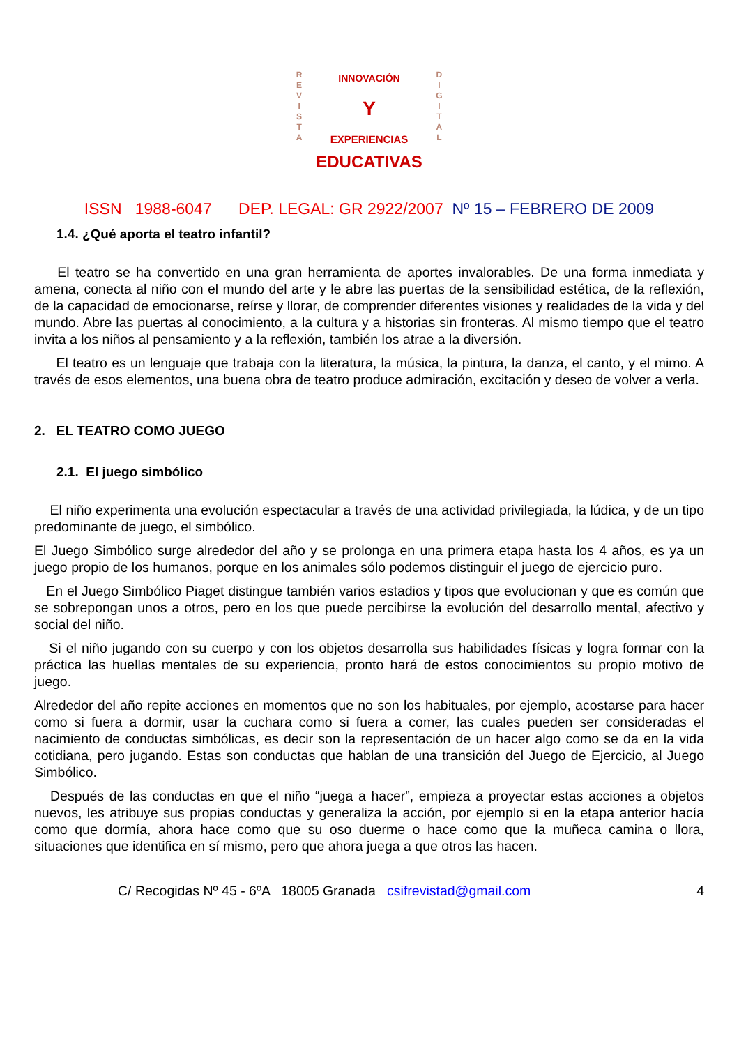R
E
V
I
S
T
A
INNOVACIÓN
Y
EXPERIENCIAS
D
I
G
I
T
A
L
EDUCATIVAS
ISSN 1988-6047 DEP. LEGAL: GR 2922/2007 Nº 15 – FEBRERO DE 2009
1.4. ¿Qué aporta el teatro infantil?
El teatro se ha convertido en una gran herramienta de aportes invalorables. De una forma inmediata y amena, conecta al niño con el mundo del arte y le abre las puertas de la sensibilidad estética, de la reflexión, de la capacidad de emocionarse, reírse y llorar, de comprender diferentes visiones y realidades de la vida y del mundo. Abre las puertas al conocimiento, a la cultura y a historias sin fronteras. Al mismo tiempo que el teatro invita a los niños al pensamiento y a la reflexión, también los atrae a la diversión.
El teatro es un lenguaje que trabaja con la literatura, la música, la pintura, la danza, el canto, y el mimo. A través de esos elementos, una buena obra de teatro produce admiración, excitación y deseo de volver a verla.
2. EL TEATRO COMO JUEGO
2.1. El juego simbólico
El niño experimenta una evolución espectacular a través de una actividad privilegiada, la lúdica, y de un tipo predominante de juego, el simbólico.
El Juego Simbólico surge alrededor del año y se prolonga en una primera etapa hasta los 4 años, es ya un juego propio de los humanos, porque en los animales sólo podemos distinguir el juego de ejercicio puro.
En el Juego Simbólico Piaget distingue también varios estadios y tipos que evolucionan y que es común que se sobrepongan unos a otros, pero en los que puede percibirse la evolución del desarrollo mental, afectivo y social del niño.
Si el niño jugando con su cuerpo y con los objetos desarrolla sus habilidades físicas y logra formar con la práctica las huellas mentales de su experiencia, pronto hará de estos conocimientos su propio motivo de juego.
Alrededor del año repite acciones en momentos que no son los habituales, por ejemplo, acostarse para hacer como si fuera a dormir, usar la cuchara como si fuera a comer, las cuales pueden ser consideradas el nacimiento de conductas simbólicas, es decir son la representación de un hacer algo como se da en la vida cotidiana, pero jugando. Estas son conductas que hablan de una transición del Juego de Ejercicio, al Juego Simbólico.
Después de las conductas en que el niño “juega a hacer”, empieza a proyectar estas acciones a objetos nuevos, les atribuye sus propias conductas y generaliza la acción, por ejemplo si en la etapa anterior hacía como que dormía, ahora hace como que su oso duerme o hace como que la muñeca camina o llora, situaciones que identifica en sí mismo, pero que ahora juega a que otros las hacen.
C/ Recogidas Nº 45 - 6ºA 18005 Granada csifrevistad@gmail.com 4